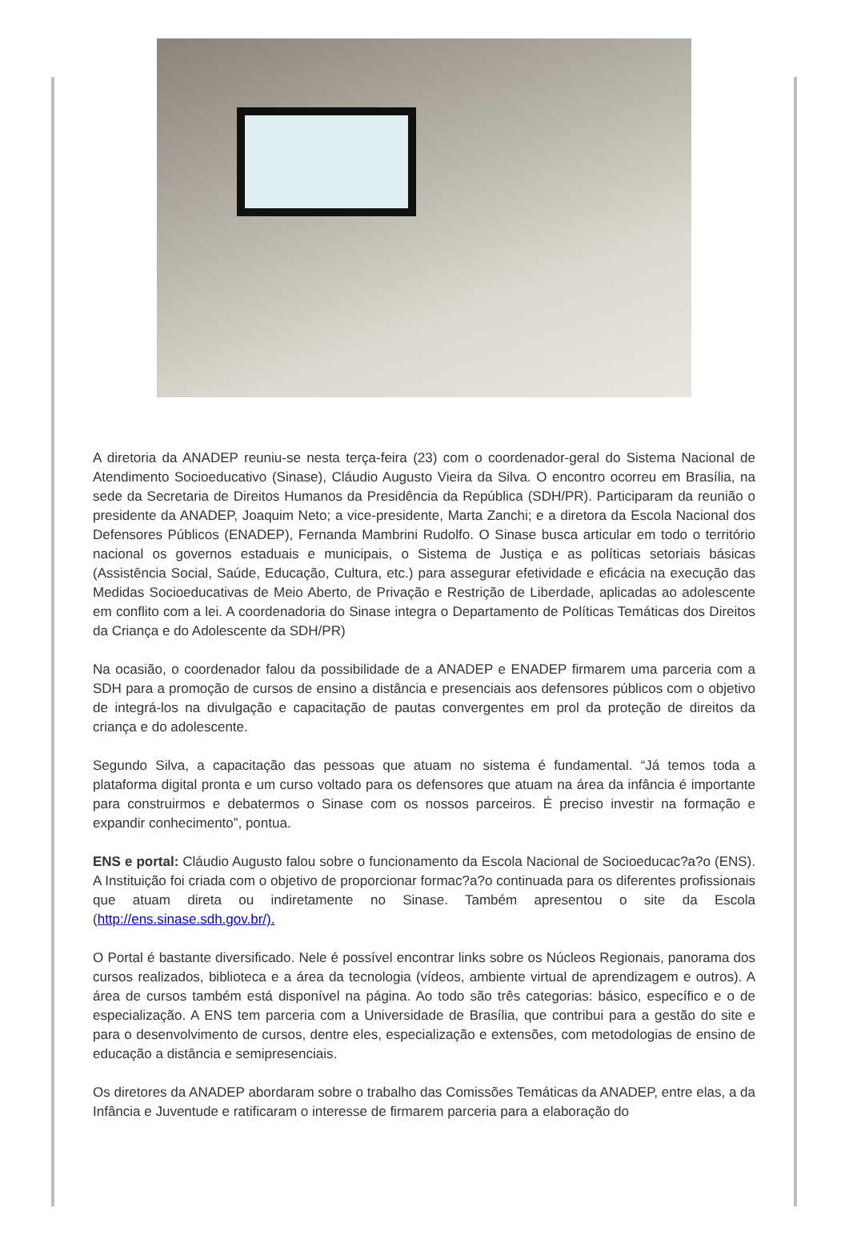A diretoria da ANADEP reuniu-se nesta terça-feira (23) com o coordenador-geral do Sistema Nacional de Atendimento Socioeducativo (Sinase), Cláudio Augusto Vieira da Silva. O encontro ocorreu em Brasília, na sede da Secretaria de Direitos Humanos da Presidência da República (SDH/PR). Participaram da reunião o presidente da ANADEP, Joaquim Neto; a vice-presidente, Marta Zanchi; e a diretora da Escola Nacional dos Defensores Públicos (ENADEP), Fernanda Mambrini Rudolfo. O Sinase busca articular em todo o território nacional os governos estaduais e municipais, o Sistema de Justiça e as políticas setoriais básicas (Assistência Social, Saúde, Educação, Cultura, etc.) para assegurar efetividade e eficácia na execução das Medidas Socioeducativas de Meio Aberto, de Privação e Restrição de Liberdade, aplicadas ao adolescente em conflito com a lei. A coordenadoria do Sinase integra o Departamento de Políticas Temáticas dos Direitos da Criança e do Adolescente da SDH/PR)
Na ocasião, o coordenador falou da possibilidade de a ANADEP e ENADEP firmarem uma parceria com a SDH para a promoção de cursos de ensino a distância e presenciais aos defensores públicos com o objetivo de integrá-los na divulgação e capacitação de pautas convergentes em prol da proteção de direitos da criança e do adolescente.
Segundo Silva, a capacitação das pessoas que atuam no sistema é fundamental. “Já temos toda a plataforma digital pronta e um curso voltado para os defensores que atuam na área da infância é importante para construirmos e debatermos o Sinase com os nossos parceiros. É preciso investir na formação e expandir conhecimento”, pontua.
ENS e portal: Cláudio Augusto falou sobre o funcionamento da Escola Nacional de Socioeducac?a?o (ENS). A Instituição foi criada com o objetivo de proporcionar formac?a?o continuada para os diferentes profissionais que atuam direta ou indiretamente no Sinase. Também apresentou o site da Escola (http://ens.sinase.sdh.gov.br/).
O Portal é bastante diversificado. Nele é possível encontrar links sobre os Núcleos Regionais, panorama dos cursos realizados, biblioteca e a área da tecnologia (vídeos, ambiente virtual de aprendizagem e outros). A área de cursos também está disponível na página. Ao todo são três categorias: básico, específico e o de especialização. A ENS tem parceria com a Universidade de Brasília, que contribui para a gestão do site e para o desenvolvimento de cursos, dentre eles, especialização e extensões, com metodologias de ensino de educação a distância e semipresenciais.
Os diretores da ANADEP abordaram sobre o trabalho das Comissões Temáticas da ANADEP, entre elas, a da Infância e Juventude e ratificaram o interesse de firmarem parceria para a elaboração do